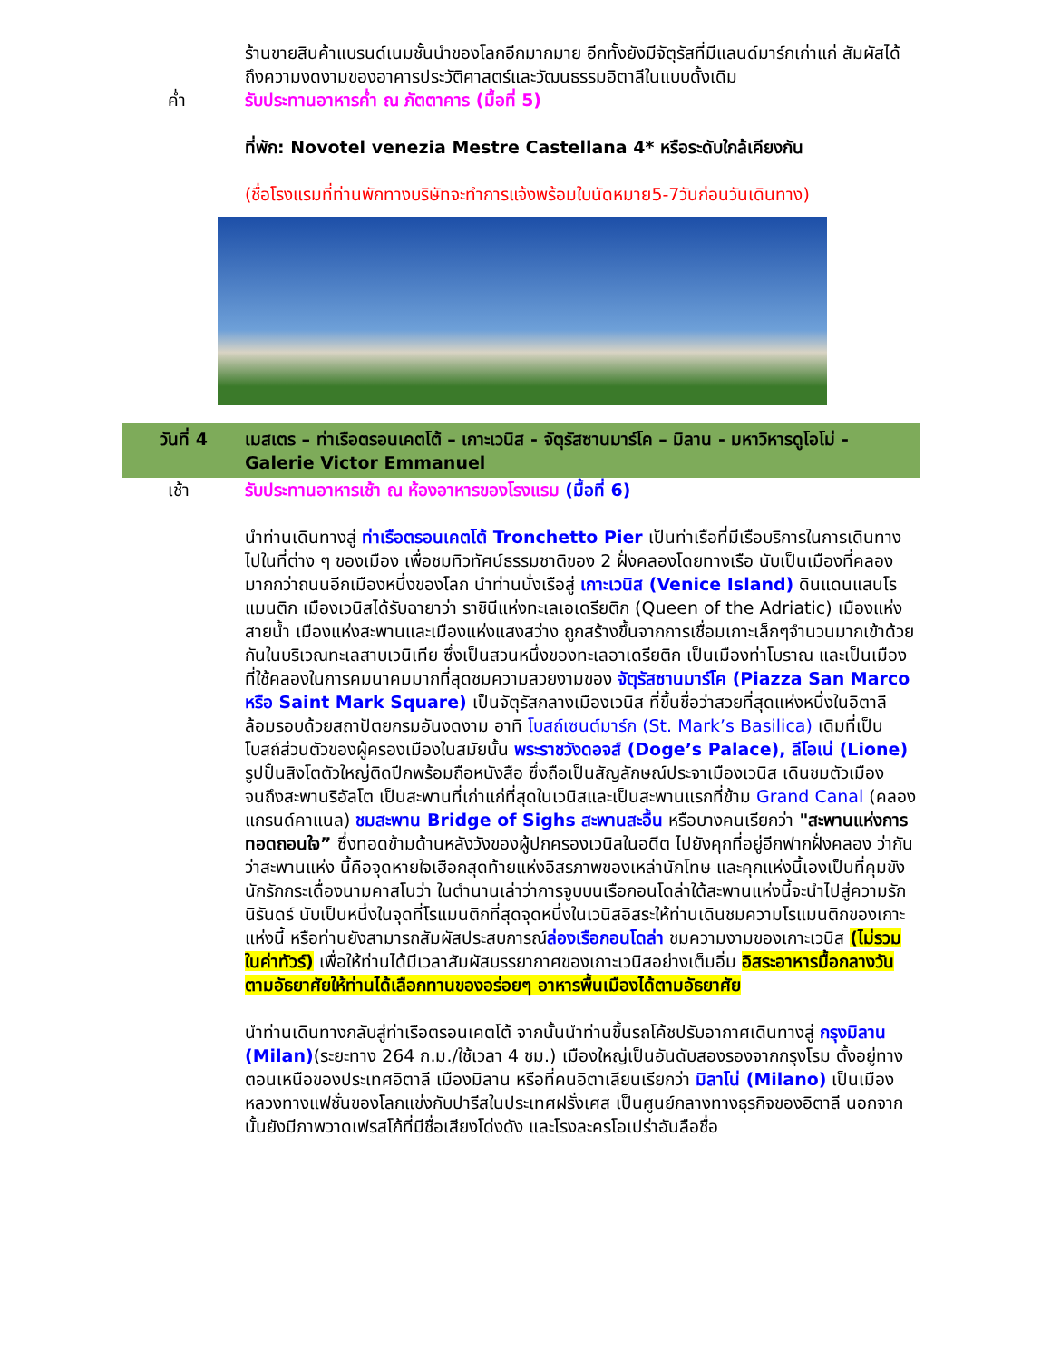ร้านขายสินค้าแบรนด์เนมชั้นนำของโลกอีกมากมาย อีกทั้งยังมีจัตุรัสที่มีแลนด์มาร์กเก่าแก่ สัมผัสได้ถึงความงดงามของอาคารประวัติศาสตร์และวัฒนธรรมอิตาลีในแบบดั้งเดิม
ค่ำ รับประทานอาหารค่ำ ณ ภัตตาคาร (มื้อที่ 5)
ที่พัก: Novotel venezia Mestre Castellana 4* หรือระดับใกล้เคียงกัน
(ชื่อโรงแรมที่ท่านพักทางบริษัทจะทำการแจ้งพร้อมใบนัดหมาย5-7วันก่อนวันเดินทาง)
วันที่ 4 เมสเตร – ท่าเรือตรอนเคตโต้ – เกาะเวนิส - จัตุรัสซานมาร์โค – มิลาน - มหาวิหารดูโอโม่ - Galerie Victor Emmanuel
เช้า รับประทานอาหารเช้า ณ ห้องอาหารของโรงแรม (มื้อที่ 6)
นำท่านเดินทางสู่ ท่าเรือตรอนเคตโต้ Tronchetto Pier เป็นท่าเรือที่มีเรือบริการในการเดินทางไปในที่ต่าง ๆ ของเมือง เพื่อชมทิวทัศน์ธรรมชาติของ 2 ฝั่งคลองโดยทางเรือ นับเป็นเมืองที่คลองมากกว่าถนนอีกเมืองหนึ่งของโลก นำท่านนั่งเรือสู่ เกาะเวนิส (Venice Island) ดินแดนแสนโรแมนติก เมืองเวนิสได้รับฉายาว่า ราชินีแห่งทะเลเอเดรียติก (Queen of the Adriatic) เมืองแห่งสายน้ำ เมืองแห่งสะพานและเมืองแห่งแสงสว่าง ถูกสร้างขึ้นจากการเชื่อมเกาะเล็กๆจำนวนมากเข้าด้วยกันในบริเวณทะเลสาบเวนิเทีย ซึ่งเป็นสวนหนึ่งของทะเลอาเดรียติก เป็นเมืองท่าโบราณ และเป็นเมืองที่ใช้คลองในการคมนาคมมากที่สุดชมความสวยงามของ จัตุรัสซานมาร์โค (Piazza San Marco หรือ Saint Mark Square) เป็นจัตุรัสกลางเมืองเวนิส ที่ขึ้นชื่อว่าสวยที่สุดแห่งหนึ่งในอิตาลี ล้อมรอบด้วยสถาปัตยกรมอันงดงาม อาทิ โบสถ์เซนต์มาร์ก (St. Mark’s Basilica) เดิมที่เป็นโบสถ์ส่วนตัวของผู้ครองเมืองในสมัยนั้น พระราชวังดอจส์ (Doge’s Palace), ลีโอเน่ (Lione) รูปปั้นสิงโตตัวใหญ่ติดปีกพร้อมถือหนังสือ ซึ่งถือเป็นสัญลักษณ์ประจาเมืองเวนิส เดินชมตัวเมืองจนถึงสะพานริอัลโต เป็นสะพานที่เก่าแก่ที่สุดในเวนิสและเป็นสะพานแรกที่ข้าม Grand Canal (คลองแกรนด์คาแนล) ชมสะพาน Bridge of Sighs สะพานสะอื้น หรือบางคนเรียกว่า "สะพานแห่งการทอดถอนใจ” ซึ่งทอดข้ามด้านหลังวังของผู้ปกครองเวนิสในอดีต ไปยังคุกที่อยู่อีกฟากฝั่งคลอง ว่ากันว่าสะพานแห่ง นี้คือจุดหายใจเฮือกสุดท้ายแห่งอิสรภาพของเหล่านักโทษ และคุกแห่งนี้เองเป็นที่คุมขังนักรักกระเดื่องนามคาสโนว่า ในตำนานเล่าว่าการจูบบนเรือกอนโดล่าใต้สะพานแห่งนี้จะนำไปสู่ความรักนิรันดร์ นับเป็นหนึ่งในจุดที่โรแมนติกที่สุดจุดหนึ่งในเวนิสอิสระให้ท่านเดินชมความโรแมนติกของเกาะแห่งนี้ หรือท่านยังสามารถสัมผัสประสบการณ์ล่องเรือกอนโดล่า ชมความงามของเกาะเวนิส (ไม่รวมในค่าทัวร์) เพื่อให้ท่านได้มีเวลาสัมผัสบรรยากาศของเกาะเวนิสอย่างเต็มอิ่ม อิสระอาหารมื้อกลางวันตามอัธยาศัยให้ท่านได้เลือกทานของอร่อยๆ อาหารพื้นเมืองได้ตามอัธยาศัย
นำท่านเดินทางกลับสู่ท่าเรือตรอนเคตโต้ จากนั้นนำท่านขึ้นรถโค้ชปรับอากาศเดินทางสู่ กรุงมิลาน (Milan)(ระยะทาง 264 ก.ม./ใช้เวลา 4 ชม.) เมืองใหญ่เป็นอันดับสองรองจากกรุงโรม ตั้งอยู่ทางตอนเหนือของประเทศอิตาลี เมืองมิลาน หรือที่คนอิตาเลียนเรียกว่า มิลาโน่ (Milano) เป็นเมืองหลวงทางแฟชั่นของโลกแข่งกับปารีสในประเทศฝรั่งเศส เป็นศูนย์กลางทางธุรกิจของอิตาลี นอกจากนั้นยังมีภาพวาดเฟรสโก้ที่มีชื่อเสียงโด่งดัง และโรงละครโอเปร่าอันลือชื่อ